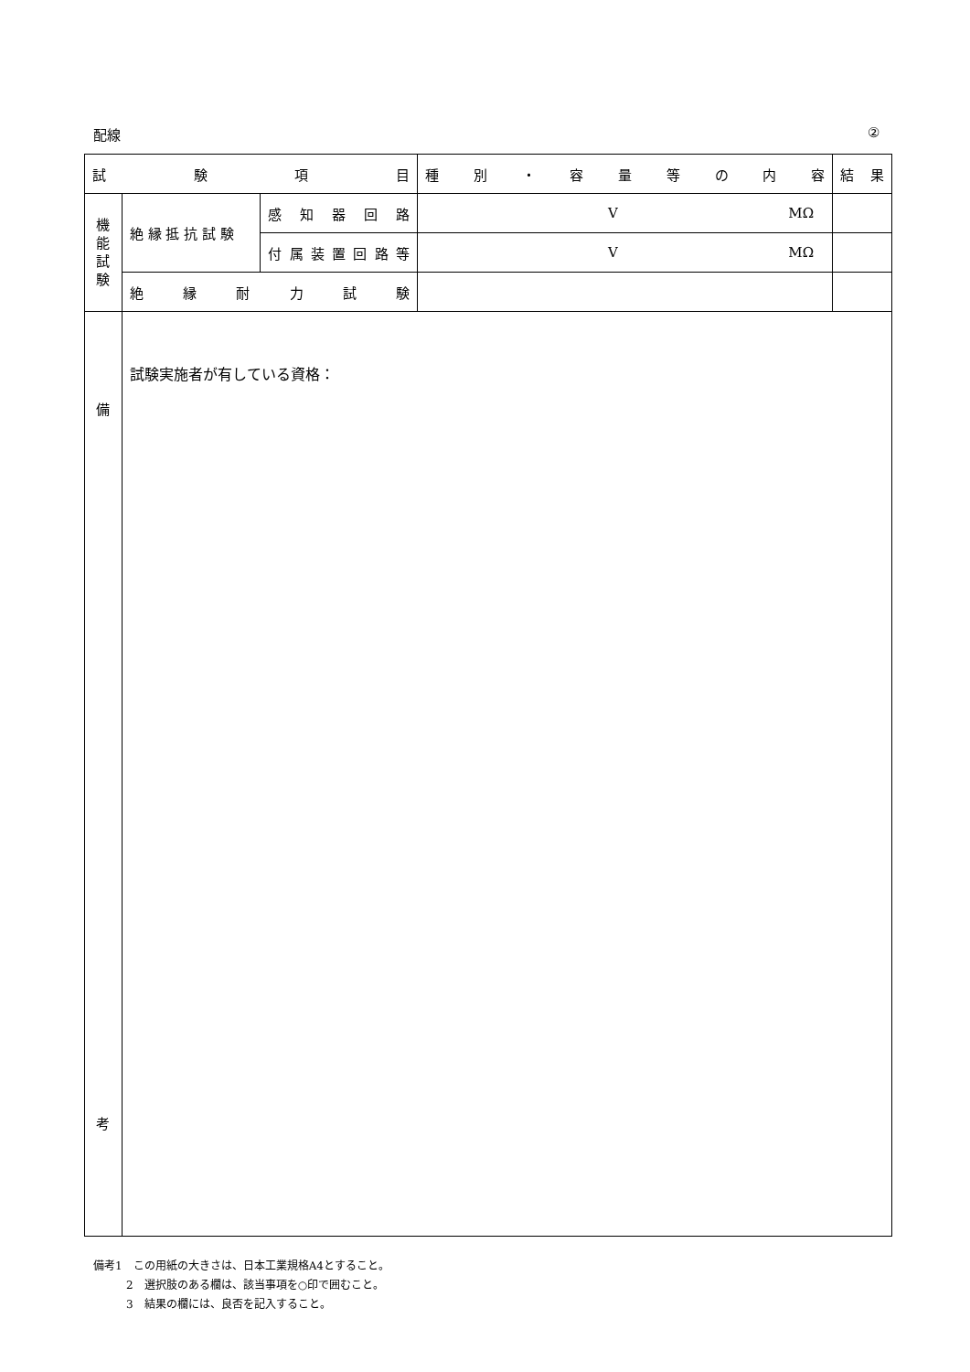配線 ②
| 試 験 項 目 | | | 種 別 ・ 容 量 等 の 内 容 | 結 果 |
| 機 能 試 験 | 絶 縁 抵 抗 試 験 | 感 知 器 回 路 | V MΩ | |
| | | 付 属 装 置 回 路 等 | V MΩ | |
| | 絶 縁 耐 力 試 験 | | | |
| 備 考 | 試験実施者が有している資格： | | | |
備考1　この用紙の大きさは、日本工業規格A4とすること。
2　選択肢のある欄は、該当事項を○印で囲むこと。
3　結果の欄には、良否を記入すること。